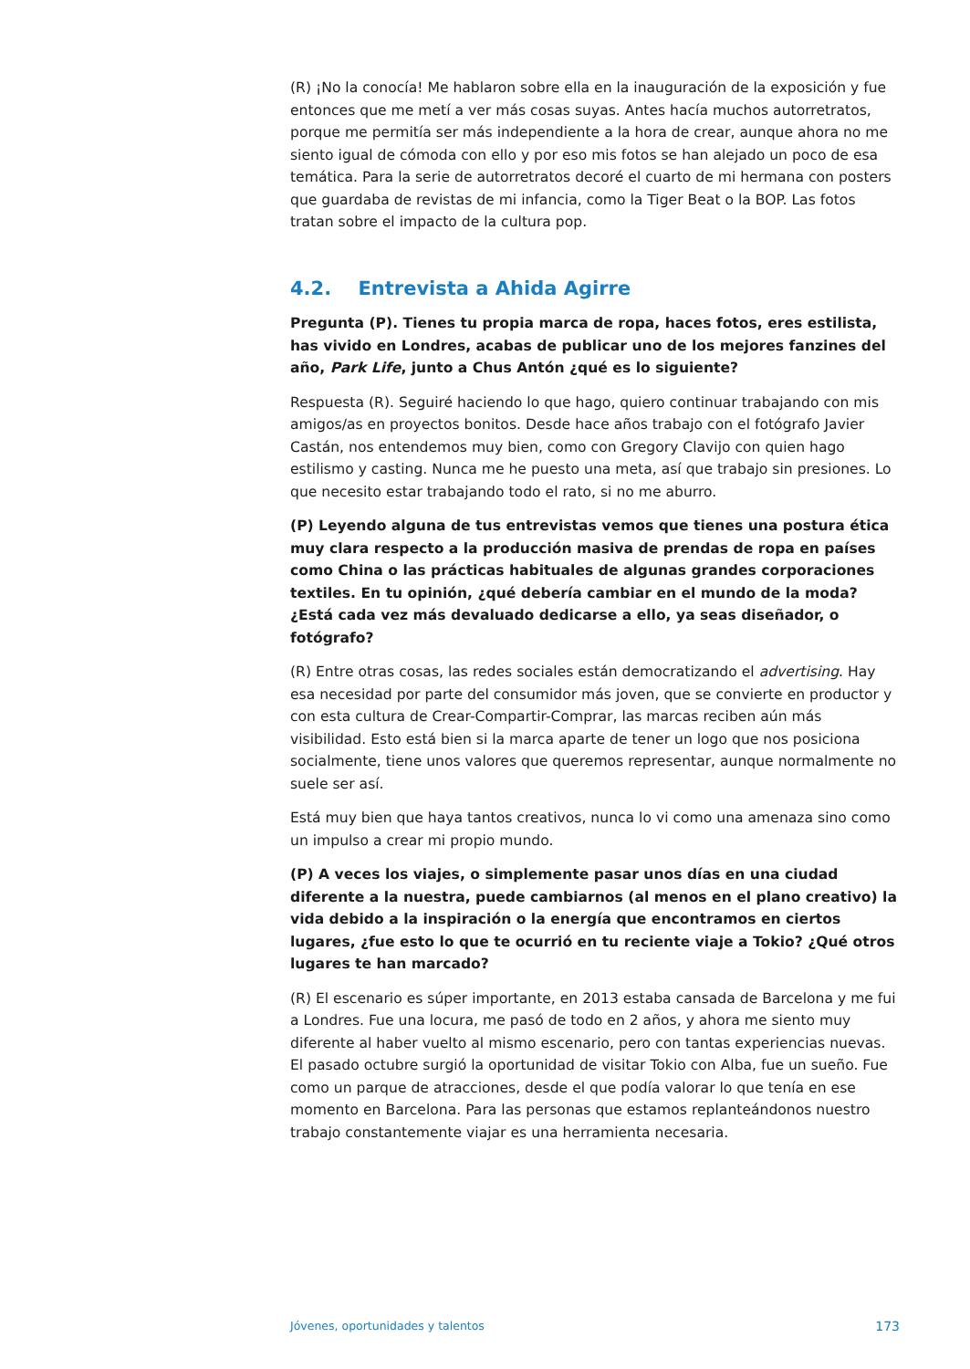(R) ¡No la conocía! Me hablaron sobre ella en la inauguración de la exposición y fue entonces que me metí a ver más cosas suyas. Antes hacía muchos autorretratos, porque me permitía ser más independiente a la hora de crear, aunque ahora no me siento igual de cómoda con ello y por eso mis fotos se han alejado un poco de esa temática. Para la serie de autorretratos decoré el cuarto de mi hermana con posters que guardaba de revistas de mi infancia, como la Tiger Beat o la BOP. Las fotos tratan sobre el impacto de la cultura pop.
4.2. Entrevista a Ahida Agirre
Pregunta (P). Tienes tu propia marca de ropa, haces fotos, eres estilista, has vivido en Londres, acabas de publicar uno de los mejores fanzines del año, Park Life, junto a Chus Antón ¿qué es lo siguiente?
Respuesta (R). Seguiré haciendo lo que hago, quiero continuar trabajando con mis amigos/as en proyectos bonitos. Desde hace años trabajo con el fotógrafo Javier Castán, nos entendemos muy bien, como con Gregory Clavijo con quien hago estilismo y casting. Nunca me he puesto una meta, así que trabajo sin presiones. Lo que necesito estar trabajando todo el rato, si no me aburro.
(P) Leyendo alguna de tus entrevistas vemos que tienes una postura ética muy clara respecto a la producción masiva de prendas de ropa en países como China o las prácticas habituales de algunas grandes corporaciones textiles. En tu opinión, ¿qué debería cambiar en el mundo de la moda? ¿Está cada vez más devaluado dedicarse a ello, ya seas diseñador, o fotógrafo?
(R) Entre otras cosas, las redes sociales están democratizando el advertising. Hay esa necesidad por parte del consumidor más joven, que se convierte en productor y con esta cultura de Crear-Compartir-Comprar, las marcas reciben aún más visibilidad. Esto está bien si la marca aparte de tener un logo que nos posiciona socialmente, tiene unos valores que queremos representar, aunque normalmente no suele ser así.
Está muy bien que haya tantos creativos, nunca lo vi como una amenaza sino como un impulso a crear mi propio mundo.
(P) A veces los viajes, o simplemente pasar unos días en una ciudad diferente a la nuestra, puede cambiarnos (al menos en el plano creativo) la vida debido a la inspiración o la energía que encontramos en ciertos lugares, ¿fue esto lo que te ocurrió en tu reciente viaje a Tokio? ¿Qué otros lugares te han marcado?
(R) El escenario es súper importante, en 2013 estaba cansada de Barcelona y me fui a Londres. Fue una locura, me pasó de todo en 2 años, y ahora me siento muy diferente al haber vuelto al mismo escenario, pero con tantas experiencias nuevas. El pasado octubre surgió la oportunidad de visitar Tokio con Alba, fue un sueño. Fue como un parque de atracciones, desde el que podía valorar lo que tenía en ese momento en Barcelona. Para las personas que estamos replanteándonos nuestro trabajo constantemente viajar es una herramienta necesaria.
Jóvenes, oportunidades y talentos 173